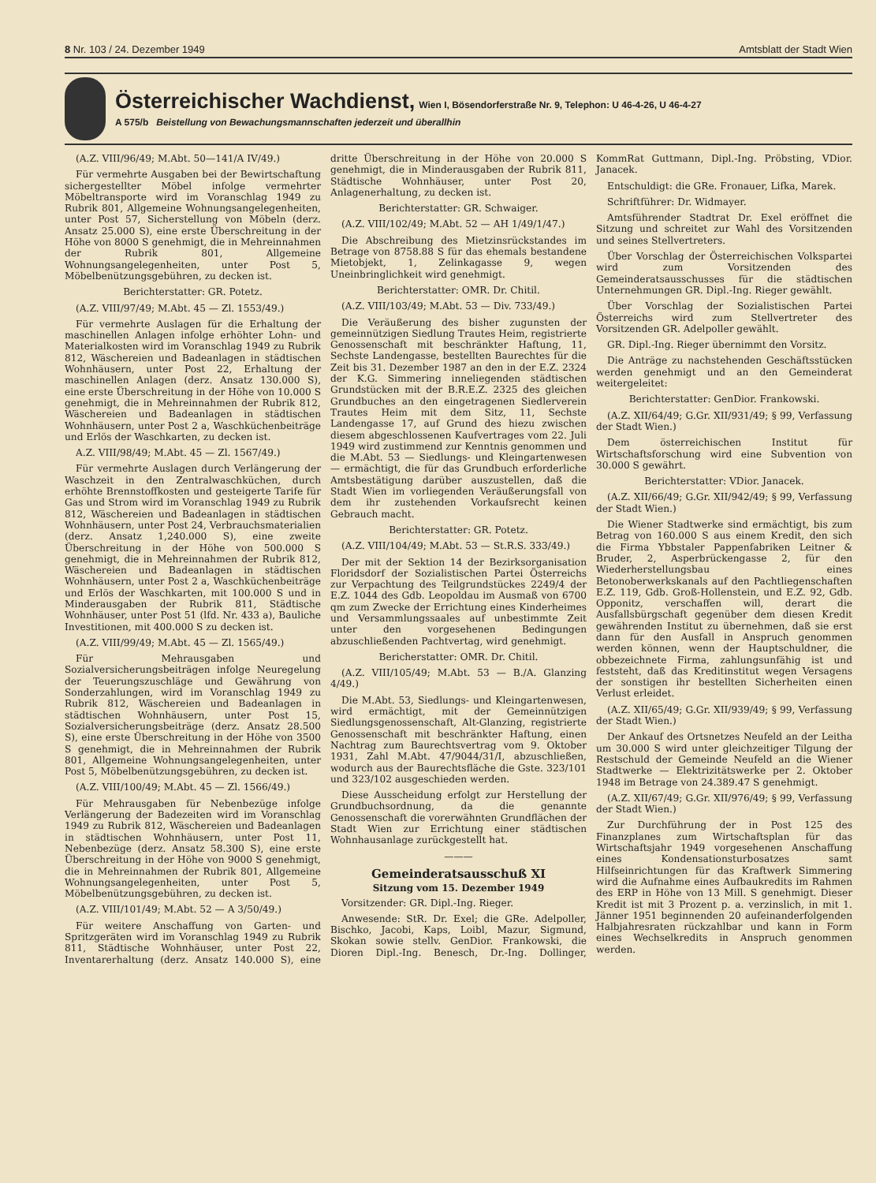8 Nr. 103 / 24. Dezember 1949 Amtsblatt der Stadt Wien
Österreichischer Wachdienst,
Wien I, Bösendorferstraße Nr. 9, Telephon: U 46-4-26, U 46-4-27
A 575/b Beistellung von Bewachungsmannschaften jederzeit und überallhin
(A.Z. VIII/96/49; M.Abt. 50—141/A IV/49.)
Für vermehrte Ausgaben bei der Bewirtschaftung sichergestellter Möbel infolge vermehrter Möbeltransporte wird im Voranschlag 1949 zu Rubrik 801, Allgemeine Wohnungsangelegenheiten, unter Post 57, Sicherstellung von Möbeln (derz. Ansatz 25.000 S), eine erste Überschreitung in der Höhe von 8000 S genehmigt, die in Mehreinnahmen der Rubrik 801, Allgemeine Wohnungsangelegenheiten, unter Post 5, Möbelbenützungsgebühren, zu decken ist.
Berichterstatter: GR. Potetz.
(A.Z. VIII/97/49; M.Abt. 45 — Zl. 1553/49.)
Für vermehrte Auslagen für die Erhaltung der maschinellen Anlagen infolge erhöhter Lohn- und Materialkosten wird im Voranschlag 1949 zu Rubrik 812, Wäschereien und Badeanlagen in städtischen Wohnhäusern, unter Post 22, Erhaltung der maschinellen Anlagen (derz. Ansatz 130.000 S), eine erste Überschreitung in der Höhe von 10.000 S genehmigt, die in Mehreinnahmen der Rubrik 812, Wäschereien und Badeanlagen in städtischen Wohnhäusern, unter Post 2 a, Waschküchenbeiträge und Erlös der Waschkarten, zu decken ist.
A.Z. VIII/98/49; M.Abt. 45 — Zl. 1567/49.)
Für vermehrte Auslagen durch Verlängerung der Waschzeit in den Zentralwaschküchen, durch erhöhte Brennstoffkosten und gesteigerte Tarife für Gas und Strom wird im Voranschlag 1949 zu Rubrik 812, Wäschereien und Badeanlagen in städtischen Wohnhäusern, unter Post 24, Verbrauchsmaterialien (derz. Ansatz 1,240.000 S), eine zweite Überschreitung in der Höhe von 500.000 S genehmigt, die in Mehreinnahmen der Rubrik 812, Wäschereien und Badeanlagen in städtischen Wohnhäusern, unter Post 2 a, Waschküchenbeiträge und Erlös der Waschkarten, mit 100.000 S und in Minderausgaben der Rubrik 811, Städtische Wohnhäuser, unter Post 51 (lfd. Nr. 433 a), Bauliche Investitionen, mit 400.000 S zu decken ist.
(A.Z. VIII/99/49; M.Abt. 45 — Zl. 1565/49.)
Für Mehrausgaben und Sozialversicherungsbeiträgen infolge Neuregelung der Teuerungszuschläge und Gewährung von Sonderzahlungen, wird im Voranschlag 1949 zu Rubrik 812, Wäschereien und Badeanlagen in städtischen Wohnhäusern, unter Post 15, Sozialversicherungsbeiträge (derz. Ansatz 28.500 S), eine erste Überschreitung in der Höhe von 3500 S genehmigt, die in Mehreinnahmen der Rubrik 801, Allgemeine Wohnungsangelegenheiten, unter Post 5, Möbelbenützungsgebühren, zu decken ist.
(A.Z. VIII/100/49; M.Abt. 45 — Zl. 1566/49.)
Für Mehrausgaben für Nebenbezüge infolge Verlängerung der Badezeiten wird im Voranschlag 1949 zu Rubrik 812, Wäschereien und Badeanlagen in städtischen Wohnhäusern, unter Post 11, Nebenbezüge (derz. Ansatz 58.300 S), eine erste Überschreitung in der Höhe von 9000 S genehmigt, die in Mehreinnahmen der Rubrik 801, Allgemeine Wohnungsangelegenheiten, unter Post 5, Möbelbenützungsgebühren, zu decken ist.
(A.Z. VIII/101/49; M.Abt. 52 — A 3/50/49.)
Für weitere Anschaffung von Garten- und Spritzgeräten wird im Voranschlag 1949 zu Rubrik 811, Städtische Wohnhäuser, unter Post 22, Inventarerhaltung (derz. Ansatz 140.000 S), eine dritte Überschreitung in der Höhe von 20.000 S genehmigt, die in Minderausgaben der Rubrik 811, Städtische Wohnhäuser, unter Post 20, Anlagenerhaltung, zu decken ist.
Berichterstatter: GR. Schwaiger.
(A.Z. VIII/102/49; M.Abt. 52 — AH 1/49/1/47.)
Die Abschreibung des Mietzinsrückstandes im Betrage von 8758.88 S für das ehemals bestandene Mietobjekt, 1, Zelinkagasse 9, wegen Uneinbringlichkeit wird genehmigt.
Berichterstatter: OMR. Dr. Chitil.
(A.Z. VIII/103/49; M.Abt. 53 — Div. 733/49.)
Die Veräußerung des bisher zugunsten der gemeinnützigen Siedlung Trautes Heim, registrierte Genossenschaft mit beschränkter Haftung, 11, Sechste Landengasse, bestellten Baurechtes für die Zeit bis 31. Dezember 1987 an den in der E.Z. 2324 der K.G. Simmering inneliegenden städtischen Grundstücken mit der B.R.E.Z. 2325 des gleichen Grundbuches an den eingetragenen Siedlerverein Trautes Heim mit dem Sitz, 11, Sechste Landengasse 17, auf Grund des hiezu zwischen diesem abgeschlossenen Kaufvertrages vom 22. Juli 1949 wird zustimmend zur Kenntnis genommen und die M.Abt. 53 — Siedlungs- und Kleingartenwesen — ermächtigt, die für das Grundbuch erforderliche Amtsbestätigung darüber auszustellen, daß die Stadt Wien im vorliegenden Veräußerungsfall von dem ihr zustehenden Vorkaufsrecht keinen Gebrauch macht.
Berichterstatter: GR. Potetz.
(A.Z. VIII/104/49; M.Abt. 53 — St.R.S. 333/49.)
Der mit der Sektion 14 der Bezirksorganisation Floridsdorf der Sozialistischen Partei Österreichs zur Verpachtung des Teilgrundstückes 2249/4 der E.Z. 1044 des Gdb. Leopoldau im Ausmaß von 6700 qm zum Zwecke der Errichtung eines Kinderheimes und Versammlungssaales auf unbestimmte Zeit unter den vorgesehenen Bedingungen abzuschließenden Pachtvertag, wird genehmigt.
Bericherstatter: OMR. Dr. Chitil.
(A.Z. VIII/105/49; M.Abt. 53 — B./A. Glanzing 4/49.)
Die M.Abt. 53, Siedlungs- und Kleingartenwesen, wird ermächtigt, mit der Gemeinnützigen Siedlungsgenossenschaft, Alt-Glanzing, registrierte Genossenschaft mit beschränkter Haftung, einen Nachtrag zum Baurechtsvertrag vom 9. Oktober 1931, Zahl M.Abt. 47/9044/31/I, abzuschließen, wodurch aus der Baurechtsfläche die Gste. 323/101 und 323/102 ausgeschieden werden.
Diese Ausscheidung erfolgt zur Herstellung der Grundbuchsordnung, da die genannte Genossenschaft die vorerwähnten Grundflächen der Stadt Wien zur Errichtung einer städtischen Wohnhausanlage zurückgestellt hat.
———
Gemeinderatsausschuß XI
Sitzung vom 15. Dezember 1949
Vorsitzender: GR. Dipl.-Ing. Rieger.
Anwesende: StR. Dr. Exel; die GRe. Adelpoller, Bischko, Jacobi, Kaps, Loibl, Mazur, Sigmund, Skokan sowie stellv. GenDior. Frankowski, die Dioren Dipl.-Ing. Benesch, Dr.-Ing. Dollinger, KommRat Guttmann, Dipl.-Ing. Pröbsting, VDior. Janacek.
Entschuldigt: die GRe. Fronauer, Lifka, Marek.
Schriftführer: Dr. Widmayer.
Amtsführender Stadtrat Dr. Exel eröffnet die Sitzung und schreitet zur Wahl des Vorsitzenden und seines Stellvertreters.
Über Vorschlag der Österreichischen Volkspartei wird zum Vorsitzenden des Gemeinderatsausschusses für die städtischen Unternehmungen GR. Dipl.-Ing. Rieger gewählt.
Über Vorschlag der Sozialistischen Partei Österreichs wird zum Stellvertreter des Vorsitzenden GR. Adelpoller gewählt.
GR. Dipl.-Ing. Rieger übernimmt den Vorsitz.
Die Anträge zu nachstehenden Geschäftsstücken werden genehmigt und an den Gemeinderat weitergeleitet:
Berichterstatter: GenDior. Frankowski.
(A.Z. XII/64/49; G.Gr. XII/931/49; § 99, Verfassung der Stadt Wien.)
Dem österreichischen Institut für Wirtschaftsforschung wird eine Subvention von 30.000 S gewährt.
Berichterstatter: VDior. Janacek.
(A.Z. XII/66/49; G.Gr. XII/942/49; § 99, Verfassung der Stadt Wien.)
Die Wiener Stadtwerke sind ermächtigt, bis zum Betrag von 160.000 S aus einem Kredit, den sich die Firma Ybbstaler Pappenfabriken Leitner & Bruder, 2, Asperbrückengasse 2, für den Wiederherstellungsbau eines Betonoberwerkskanals auf den Pachtliegenschaften E.Z. 119, Gdb. Groß-Hollenstein, und E.Z. 92, Gdb. Opponitz, verschaffen will, derart die Ausfallsbürgschaft gegenüber dem diesen Kredit gewährenden Institut zu übernehmen, daß sie erst dann für den Ausfall in Anspruch genommen werden können, wenn der Hauptschuldner, die obbezeichnete Firma, zahlungsunfähig ist und feststeht, daß das Kreditinstitut wegen Versagens der sonstigen ihr bestellten Sicherheiten einen Verlust erleidet.
(A.Z. XII/65/49; G.Gr. XII/939/49; § 99, Verfassung der Stadt Wien.)
Der Ankauf des Ortsnetzes Neufeld an der Leitha um 30.000 S wird unter gleichzeitiger Tilgung der Restschuld der Gemeinde Neufeld an die Wiener Stadtwerke — Elektrizitätswerke per 2. Oktober 1948 im Betrage von 24.389.47 S genehmigt.
(A.Z. XII/67/49; G.Gr. XII/976/49; § 99, Verfassung der Stadt Wien.)
Zur Durchführung der in Post 125 des Finanzplanes zum Wirtschaftsplan für das Wirtschaftsjahr 1949 vorgesehenen Anschaffung eines Kondensationsturbosatzes samt Hilfseinrichtungen für das Kraftwerk Simmering wird die Aufnahme eines Aufbaukredits im Rahmen des ERP in Höhe von 13 Mill. S genehmigt. Dieser Kredit ist mit 3 Prozent p. a. verzinslich, in mit 1. Jänner 1951 beginnenden 20 aufeinanderfolgenden Halbjahresraten rückzahlbar und kann in Form eines Wechselkredits in Anspruch genommen werden.